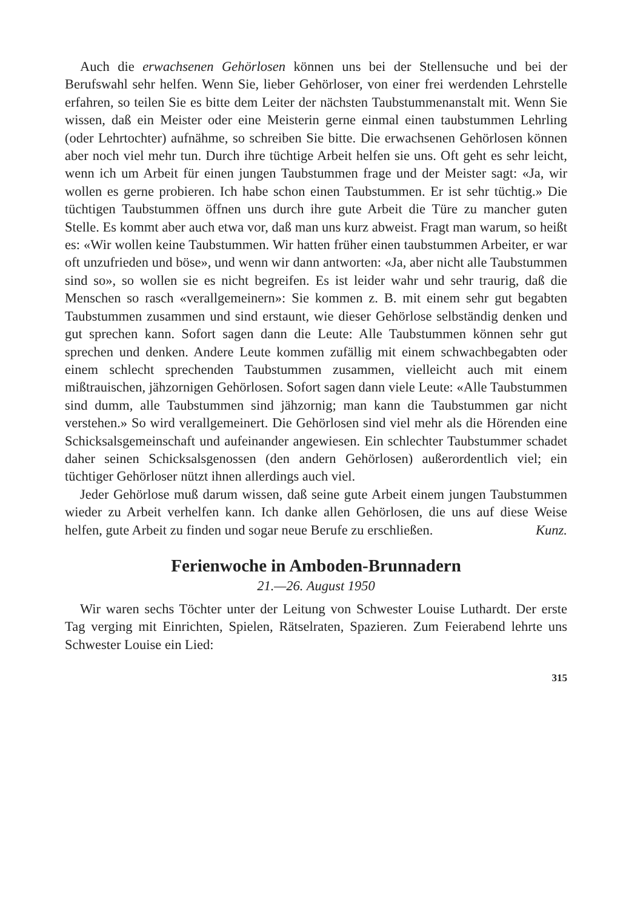Auch die erwachsenen Gehörlosen können uns bei der Stellensuche und bei der Berufswahl sehr helfen. Wenn Sie, lieber Gehörloser, von einer frei werdenden Lehrstelle erfahren, so teilen Sie es bitte dem Leiter der nächsten Taubstummenanstalt mit. Wenn Sie wissen, daß ein Meister oder eine Meisterin gerne einmal einen taubstummen Lehrling (oder Lehrtochter) aufnähme, so schreiben Sie bitte. Die erwachsenen Gehörlosen können aber noch viel mehr tun. Durch ihre tüchtige Arbeit helfen sie uns. Oft geht es sehr leicht, wenn ich um Arbeit für einen jungen Taubstummen frage und der Meister sagt: «Ja, wir wollen es gerne probieren. Ich habe schon einen Taubstummen. Er ist sehr tüchtig.» Die tüchtigen Taubstummen öffnen uns durch ihre gute Arbeit die Türe zu mancher guten Stelle. Es kommt aber auch etwa vor, daß man uns kurz abweist. Fragt man warum, so heißt es: «Wir wollen keine Taubstummen. Wir hatten früher einen taubstummen Arbeiter, er war oft unzufrieden und böse», und wenn wir dann antworten: «Ja, aber nicht alle Taubstummen sind so», so wollen sie es nicht begreifen. Es ist leider wahr und sehr traurig, daß die Menschen so rasch «verallgemeinern»: Sie kommen z. B. mit einem sehr gut begabten Taubstummen zusammen und sind erstaunt, wie dieser Gehörlose selbständig denken und gut sprechen kann. Sofort sagen dann die Leute: Alle Taubstummen können sehr gut sprechen und denken. Andere Leute kommen zufällig mit einem schwachbegabten oder einem schlecht sprechenden Taubstummen zusammen, vielleicht auch mit einem mißtrauischen, jähzornigen Gehörlosen. Sofort sagen dann viele Leute: «Alle Taubstummen sind dumm, alle Taubstummen sind jähzornig; man kann die Taubstummen gar nicht verstehen.» So wird verallgemeinert. Die Gehörlosen sind viel mehr als die Hörenden eine Schicksalsgemeinschaft und aufeinander angewiesen. Ein schlechter Taubstummer schadet daher seinen Schicksalsgenossen (den andern Gehörlosen) außerordentlich viel; ein tüchtiger Gehörloser nützt ihnen allerdings auch viel.
Jeder Gehörlose muß darum wissen, daß seine gute Arbeit einem jungen Taubstummen wieder zu Arbeit verhelfen kann. Ich danke allen Gehörlosen, die uns auf diese Weise helfen, gute Arbeit zu finden und sogar neue Berufe zu erschließen. Kunz.
Ferienwoche in Amboden-Brunnadern
21.—26. August 1950
Wir waren sechs Töchter unter der Leitung von Schwester Louise Luthardt. Der erste Tag verging mit Einrichten, Spielen, Rätselraten, Spazieren. Zum Feierabend lehrte uns Schwester Louise ein Lied:
315